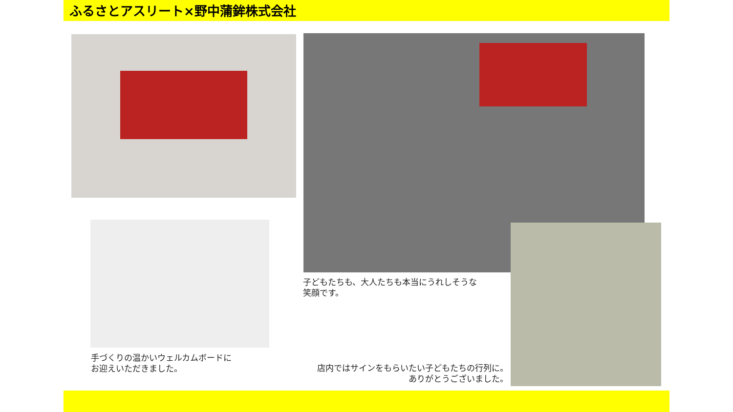ふるさとアスリート×野中蒲鉾株式会社
子どもたちも、大人たちも本当にうれしそうな
笑顔です。
手づくりの温かいウェルカムボードに
お迎えいただきました。
店内ではサインをもらいたい子どもたちの行列に。
ありがとうございました。